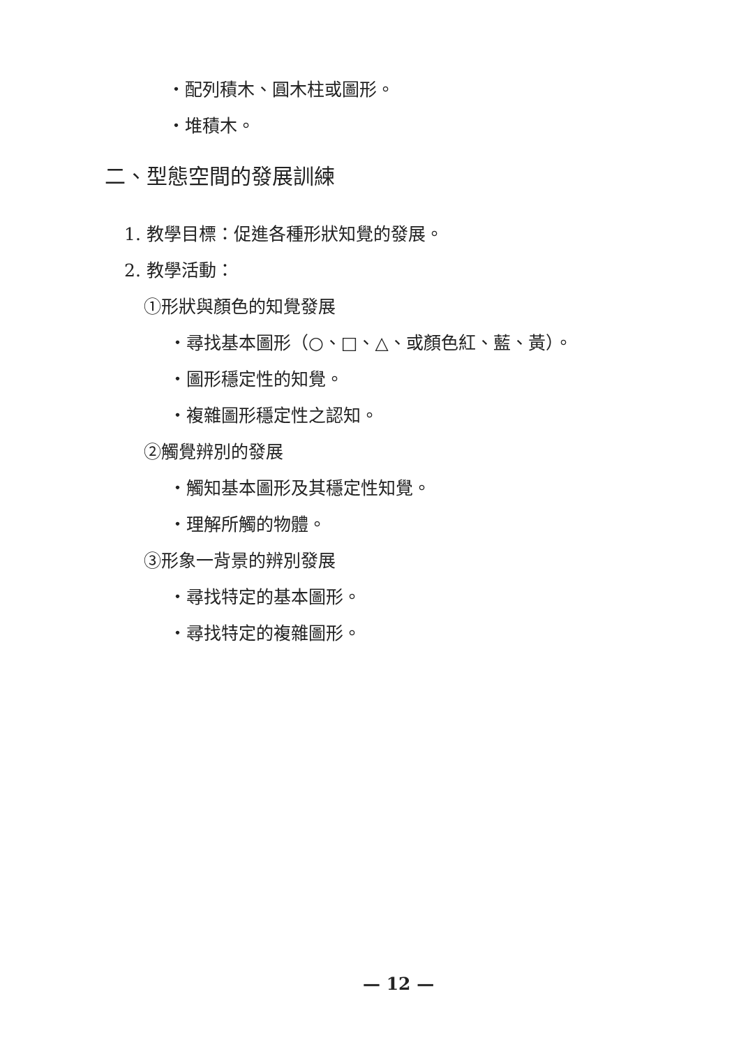・配列積木、圓木柱或圖形。
・堆積木。
二、型態空間的發展訓練
1. 教學目標：促進各種形狀知覺的發展。
2. 教學活動：
①形狀與顏色的知覺發展
・尋找基本圖形（○、□、△、或顏色紅、藍、黃）。
・圖形穩定性的知覺。
・複雜圖形穩定性之認知。
②觸覺辨別的發展
・觸知基本圖形及其穩定性知覺。
・理解所觸的物體。
③形象一背景的辨別發展
・尋找特定的基本圖形。
・尋找特定的複雜圖形。
— 12 —